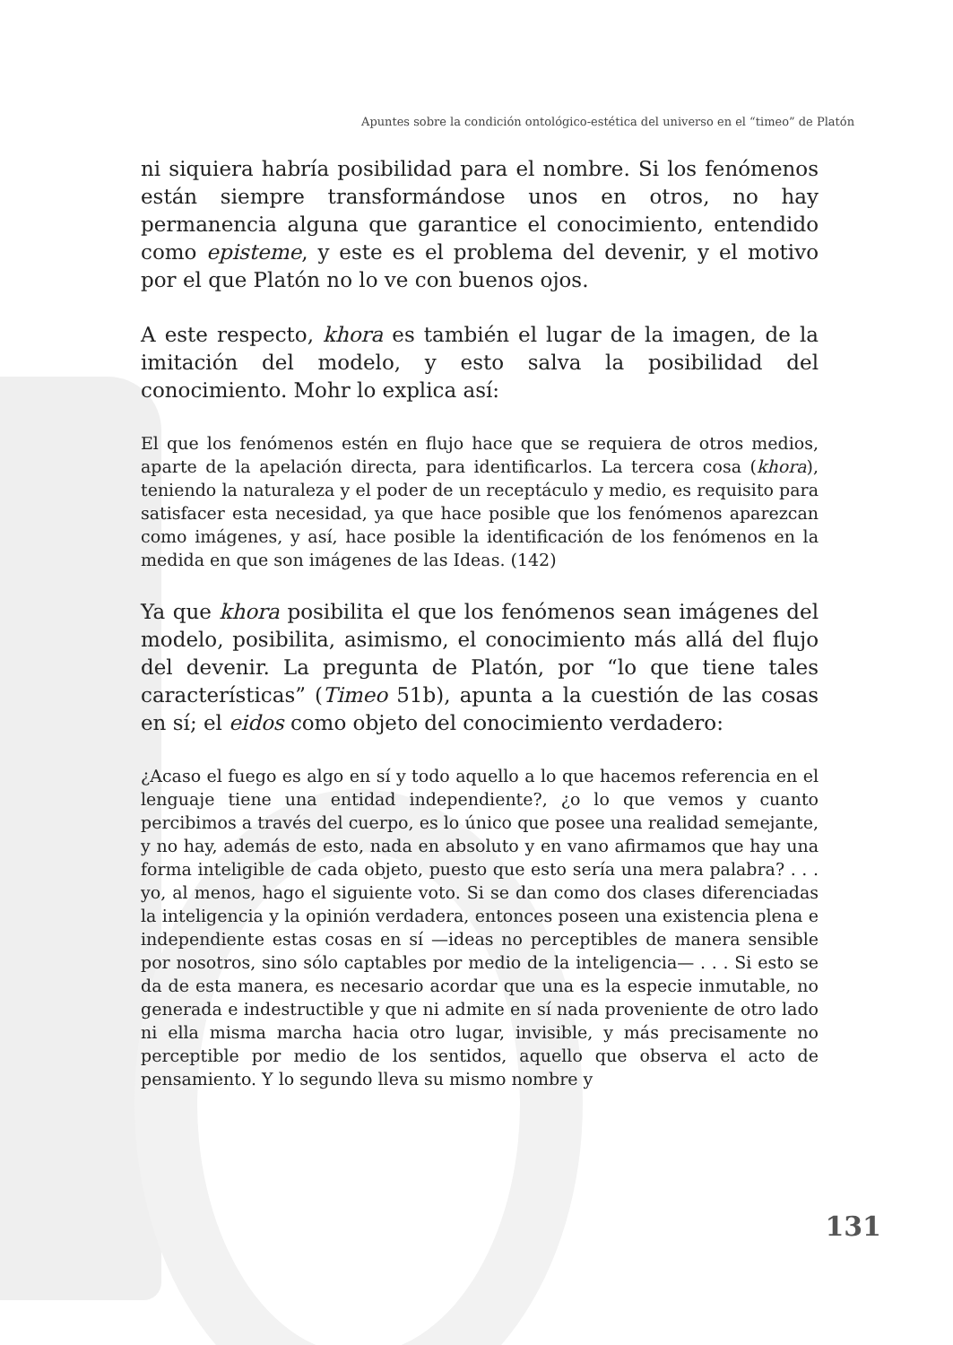Apuntes sobre la condición ontológico-estética del universo en el “timeo” de Platón
ni siquiera habría posibilidad para el nombre. Si los fenómenos están siempre transformándose unos en otros, no hay permanencia alguna que garantice el conocimiento, entendido como episteme, y este es el problema del devenir, y el motivo por el que Platón no lo ve con buenos ojos.
A este respecto, khora es también el lugar de la imagen, de la imitación del modelo, y esto salva la posibilidad del conocimiento. Mohr lo explica así:
El que los fenómenos estén en flujo hace que se requiera de otros medios, aparte de la apelación directa, para identificarlos. La tercera cosa (khora), teniendo la naturaleza y el poder de un receptáculo y medio, es requisito para satisfacer esta necesidad, ya que hace posible que los fenómenos aparezcan como imágenes, y así, hace posible la identificación de los fenómenos en la medida en que son imágenes de las Ideas. (142)
Ya que khora posibilita el que los fenómenos sean imágenes del modelo, posibilita, asimismo, el conocimiento más allá del flujo del devenir. La pregunta de Platón, por “lo que tiene tales características” (Timeo 51b), apunta a la cuestión de las cosas en sí; el eidos como objeto del conocimiento verdadero:
¿Acaso el fuego es algo en sí y todo aquello a lo que hacemos referencia en el lenguaje tiene una entidad independiente?, ¿o lo que vemos y cuanto percibimos a través del cuerpo, es lo único que posee una realidad semejante, y no hay, además de esto, nada en absoluto y en vano afirmamos que hay una forma inteligible de cada objeto, puesto que esto sería una mera palabra? . . . yo, al menos, hago el siguiente voto. Si se dan como dos clases diferenciadas la inteligencia y la opinión verdadera, entonces poseen una existencia plena e independiente estas cosas en sí —ideas no perceptibles de manera sensible por nosotros, sino sólo captables por medio de la inteligencia— . . . Si esto se da de esta manera, es necesario acordar que una es la especie inmutable, no generada e indestructible y que ni admite en sí nada proveniente de otro lado ni ella misma marcha hacia otro lugar, invisible, y más precisamente no perceptible por medio de los sentidos, aquello que observa el acto de pensamiento. Y lo segundo lleva su mismo nombre y
131